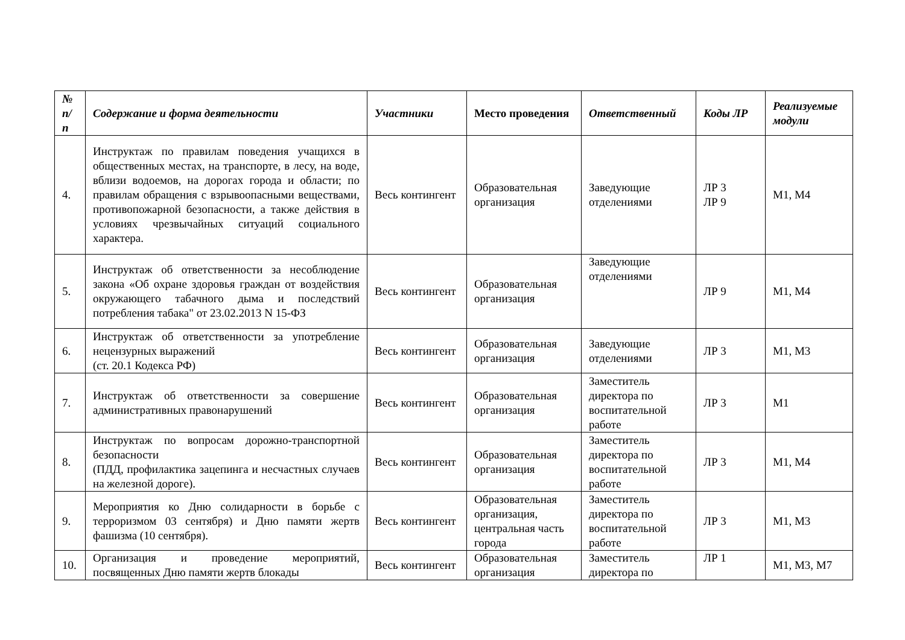| № п/п | Содержание и форма деятельности | Участники | Место проведения | Ответственный | Коды ЛР | Реализуемые модули |
| --- | --- | --- | --- | --- | --- | --- |
| 4. | Инструктаж по правилам поведения учащихся в общественных местах, на транспорте, в лесу, на воде, вблизи водоемов, на дорогах города и области; по правилам обращения с взрывоопасными веществами, противопожарной безопасности, а также действия в условиях чрезвычайных ситуаций социального характера. | Весь контингент | Образовательная организация | Заведующие отделениями | ЛР 3 ЛР 9 | М1, М4 |
| 5. | Инструктаж об ответственности за несоблюдение закона «Об охране здоровья граждан от воздействия окружающего табачного дыма и последствий потребления табака" от 23.02.2013 N 15-ФЗ | Весь контингент | Образовательная организация | Заведующие отделениями | ЛР 9 | М1, М4 |
| 6. | Инструктаж об ответственности за употребление нецензурных выражений (ст. 20.1 Кодекса РФ) | Весь контингент | Образовательная организация | Заведующие отделениями | ЛР 3 | М1, М3 |
| 7. | Инструктаж об ответственности за совершение административных правонарушений | Весь контингент | Образовательная организация | Заместитель директора по воспитательной работе | ЛР 3 | М1 |
| 8. | Инструктаж по вопросам дорожно-транспортной безопасности (ПДД, профилактика зацепинга и несчастных случаев на железной дороге). | Весь контингент | Образовательная организация | Заместитель директора по воспитательной работе | ЛР 3 | М1, М4 |
| 9. | Мероприятия ко Дню солидарности в борьбе с терроризмом 03 сентября) и Дню памяти жертв фашизма (10 сентября). | Весь контингент | Образовательная организация, центральная часть города | Заместитель директора по воспитательной работе | ЛР 3 | М1, М3 |
| 10. | Организация и проведение мероприятий, посвященных Дню памяти жертв блокады | Весь контингент | Образовательная организация | Заместитель директора по | ЛР 1 | М1, М3, М7 |